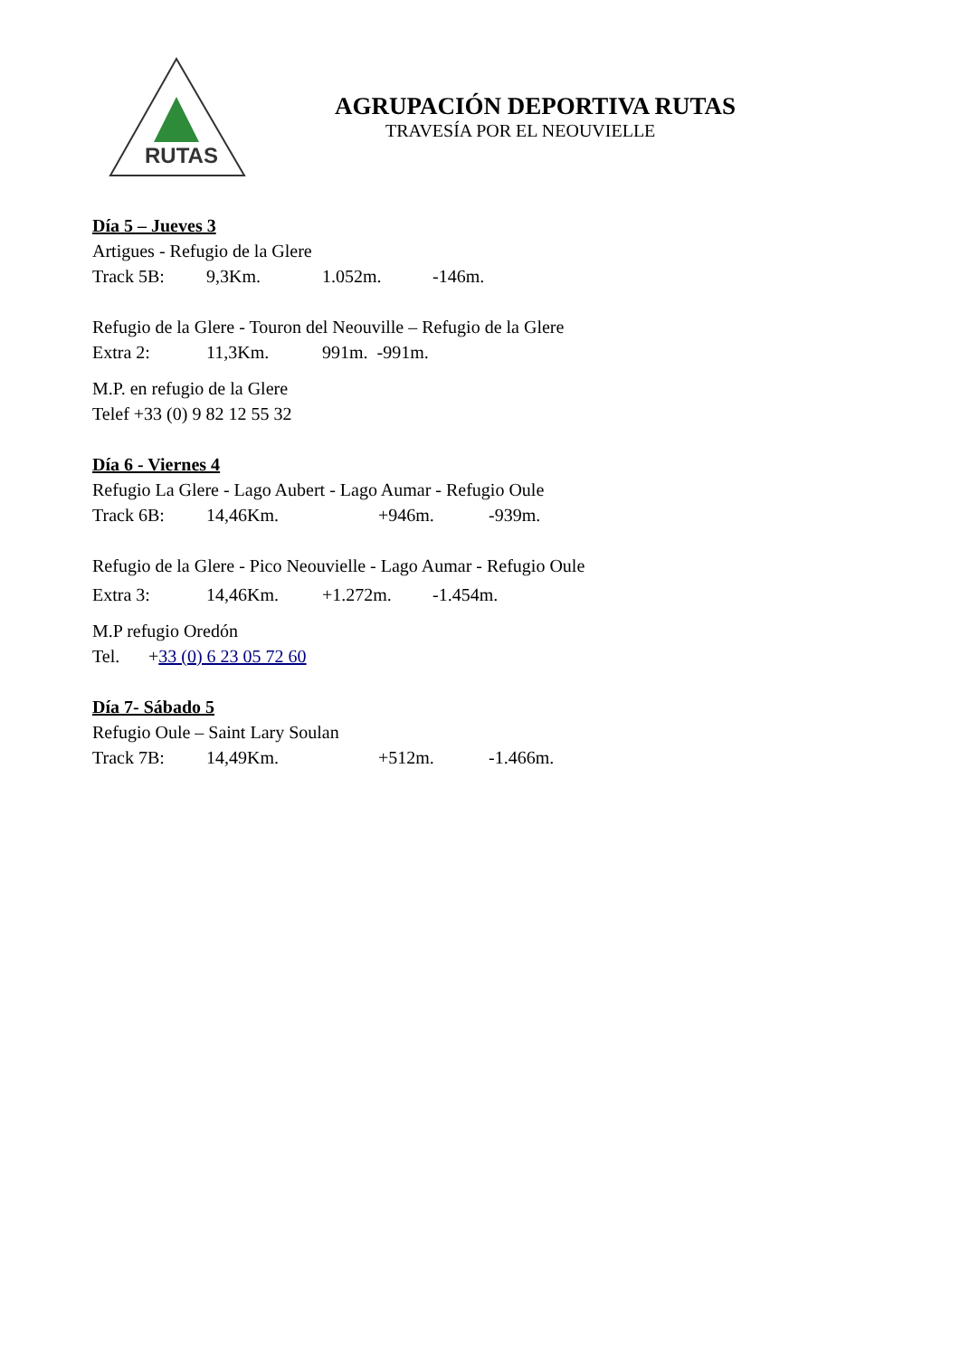RUTAS
AGRUPACIÓN DEPORTIVA RUTAS
TRAVESÍA POR EL NEOUVIELLE
Día 5 – Jueves 3
Artigues - Refugio de la Glere
Track 5B: 9,3Km. 1.052m. -146m.
Refugio de la Glere - Touron del Neouville – Refugio de la Glere
Extra 2: 11,3Km. 991m. -991m.
M.P. en refugio de la Glere
Telef +33 (0) 9 82 12 55 32
Día 6 - Viernes 4
Refugio La Glere - Lago Aubert - Lago Aumar - Refugio Oule
Track 6B: 14,46Km. +946m. -939m.
Refugio de la Glere - Pico Neouvielle - Lago Aumar - Refugio Oule
Extra 3: 14,46Km. +1.272m. -1.454m.
M.P refugio Oredón
Tel. +33 (0) 6 23 05 72 60
Día 7- Sábado 5
Refugio Oule – Saint Lary Soulan
Track 7B: 14,49Km. +512m. -1.466m.